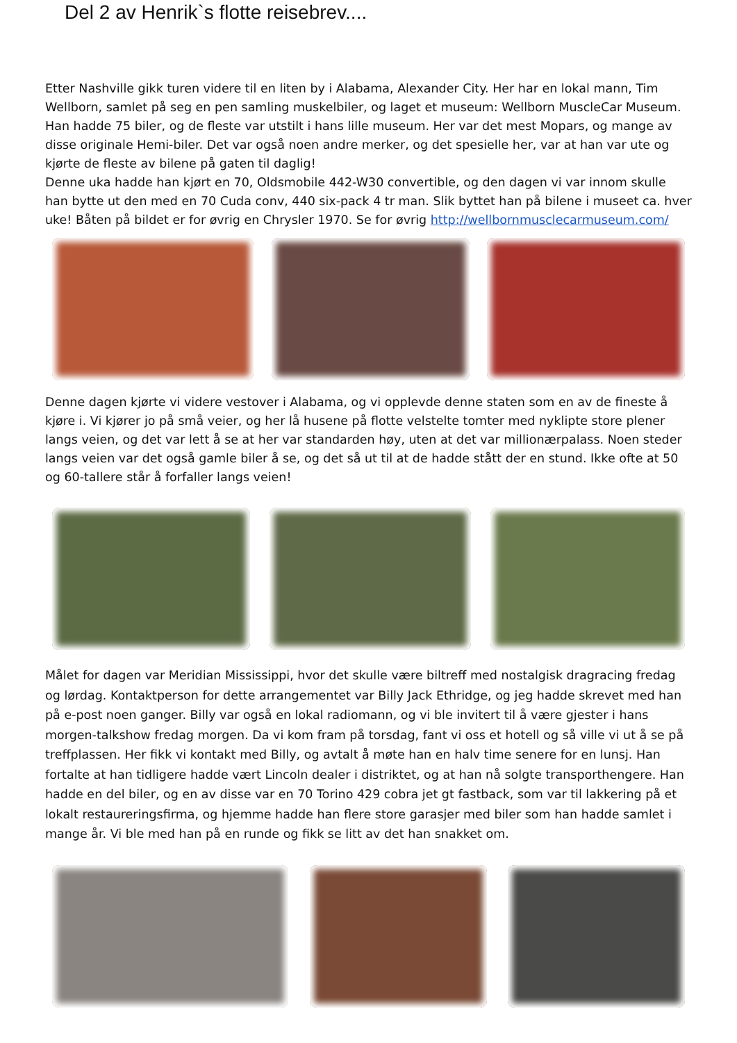Del 2 av Henrik`s flotte reisebrev....
Etter Nashville gikk turen videre til en liten by i Alabama, Alexander City. Her har en lokal mann, Tim Wellborn, samlet på seg en pen samling muskelbiler, og laget et museum: Wellborn MuscleCar Museum. Han hadde 75 biler, og de fleste var utstilt i hans lille museum. Her var det mest Mopars, og mange av disse originale Hemi-biler. Det var også noen andre merker, og det spesielle her, var at han var ute og kjørte de fleste av bilene på gaten til daglig!
Denne uka hadde han kjørt en 70, Oldsmobile 442-W30 convertible, og den dagen vi var innom skulle han bytte ut den med en 70 Cuda conv, 440 six-pack 4 tr man. Slik byttet han på bilene i museet ca. hver uke! Båten på bildet er for øvrig en Chrysler 1970. Se for øvrig http://wellbornmusclecarmuseum.com/
Denne dagen kjørte vi videre vestover i Alabama, og vi opplevde denne staten som en av de fineste å kjøre i. Vi kjører jo på små veier, og her lå husene på flotte velstelte tomter med nyklipte store plener langs veien, og det var lett å se at her var standarden høy, uten at det var millionærpalass. Noen steder langs veien var det også gamle biler å se, og det så ut til at de hadde stått der en stund. Ikke ofte at 50 og 60-tallere står å forfaller langs veien!
Målet for dagen var Meridian Mississippi, hvor det skulle være biltreff med nostalgisk dragracing fredag og lørdag. Kontaktperson for dette arrangementet var Billy Jack Ethridge, og jeg hadde skrevet med han på e-post noen ganger. Billy var også en lokal radiomann, og vi ble invitert til å være gjester i hans morgen-talkshow fredag morgen. Da vi kom fram på torsdag, fant vi oss et hotell og så ville vi ut å se på treffplassen. Her fikk vi kontakt med Billy, og avtalt å møte han en halv time senere for en lunsj. Han fortalte at han tidligere hadde vært Lincoln dealer i distriktet, og at han nå solgte transporthengere. Han hadde en del biler, og en av disse var en 70 Torino 429 cobra jet gt fastback, som var til lakkering på et lokalt restaureringsfirma, og hjemme hadde han flere store garasjer med biler som han hadde samlet i mange år. Vi ble med han på en runde og fikk se litt av det han snakket om.